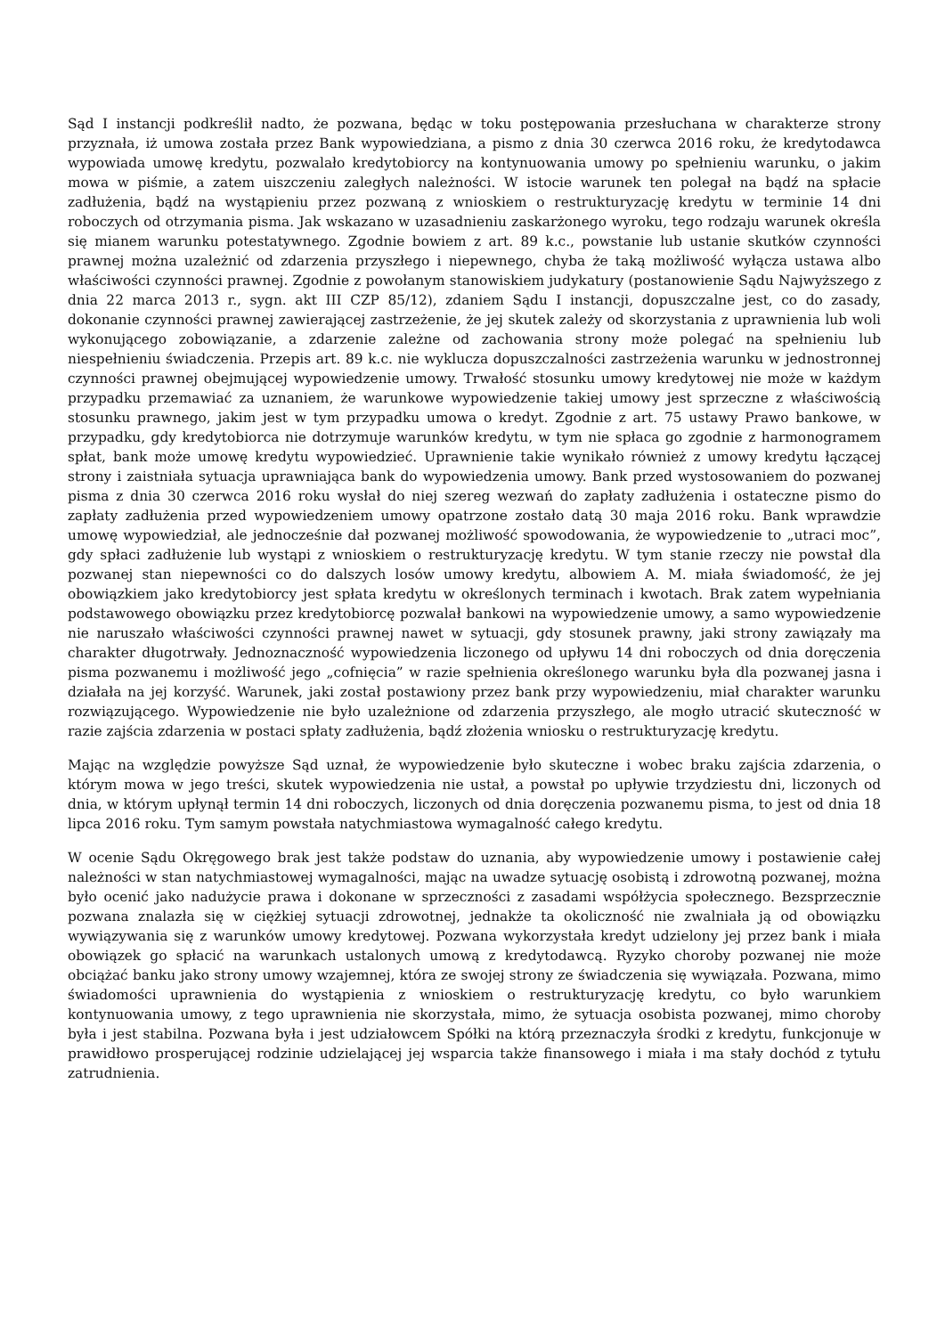Sąd I instancji podkreślił nadto, że pozwana, będąc w toku postępowania przesłuchana w charakterze strony przyznała, iż umowa została przez Bank wypowiedziana, a pismo z dnia 30 czerwca 2016 roku, że kredytodawca wypowiada umowę kredytu, pozwalało kredytobiorcy na kontynuowania umowy po spełnieniu warunku, o jakim mowa w piśmie, a zatem uiszczeniu zaległych należności. W istocie warunek ten polegał na bądź na spłacie zadłużenia, bądź na wystąpieniu przez pozwaną z wnioskiem o restrukturyzację kredytu w terminie 14 dni roboczych od otrzymania pisma. Jak wskazano w uzasadnieniu zaskarżonego wyroku, tego rodzaju warunek określa się mianem warunku potestatywnego. Zgodnie bowiem z art. 89 k.c., powstanie lub ustanie skutków czynności prawnej można uzależnić od zdarzenia przyszłego i niepewnego, chyba że taką możliwość wyłącza ustawa albo właściwości czynności prawnej. Zgodnie z powołanym stanowiskiem judykatury (postanowienie Sądu Najwyższego z dnia 22 marca 2013 r., sygn. akt III CZP 85/12), zdaniem Sądu I instancji, dopuszczalne jest, co do zasady, dokonanie czynności prawnej zawierającej zastrzeżenie, że jej skutek zależy od skorzystania z uprawnienia lub woli wykonującego zobowiązanie, a zdarzenie zależne od zachowania strony może polegać na spełnieniu lub niespełnieniu świadczenia. Przepis art. 89 k.c. nie wyklucza dopuszczalności zastrzeżenia warunku w jednostronnej czynności prawnej obejmującej wypowiedzenie umowy. Trwałość stosunku umowy kredytowej nie może w każdym przypadku przemawiać za uznaniem, że warunkowe wypowiedzenie takiej umowy jest sprzeczne z właściwością stosunku prawnego, jakim jest w tym przypadku umowa o kredyt. Zgodnie z art. 75 ustawy Prawo bankowe, w przypadku, gdy kredytobiorca nie dotrzymuje warunków kredytu, w tym nie spłaca go zgodnie z harmonogramem spłat, bank może umowę kredytu wypowiedzieć. Uprawnienie takie wynikało również z umowy kredytu łączącej strony i zaistniała sytuacja uprawniająca bank do wypowiedzenia umowy. Bank przed wystosowaniem do pozwanej pisma z dnia 30 czerwca 2016 roku wysłał do niej szereg wezwań do zapłaty zadłużenia i ostateczne pismo do zapłaty zadłużenia przed wypowiedzeniem umowy opatrzone zostało datą 30 maja 2016 roku. Bank wprawdzie umowę wypowiedział, ale jednocześnie dał pozwanej możliwość spowodowania, że wypowiedzenie to „utraci moc”, gdy spłaci zadłużenie lub wystąpi z wnioskiem o restrukturyzację kredytu. W tym stanie rzeczy nie powstał dla pozwanej stan niepewności co do dalszych losów umowy kredytu, albowiem A. M. miała świadomość, że jej obowiązkiem jako kredytobiorcy jest spłata kredytu w określonych terminach i kwotach. Brak zatem wypełniania podstawowego obowiązku przez kredytobiorcę pozwalał bankowi na wypowiedzenie umowy, a samo wypowiedzenie nie naruszało właściwości czynności prawnej nawet w sytuacji, gdy stosunek prawny, jaki strony zawiązały ma charakter długotrwały. Jednoznaczność wypowiedzenia liczonego od upływu 14 dni roboczych od dnia doręczenia pisma pozwanemu i możliwość jego „cofnięcia” w razie spełnienia określonego warunku była dla pozwanej jasna i działała na jej korzyść. Warunek, jaki został postawiony przez bank przy wypowiedzeniu, miał charakter warunku rozwiązującego. Wypowiedzenie nie było uzależnione od zdarzenia przyszłego, ale mogło utracić skuteczność w razie zajścia zdarzenia w postaci spłaty zadłużenia, bądź złożenia wniosku o restrukturyzację kredytu.
Mając na względzie powyższe Sąd uznał, że wypowiedzenie było skuteczne i wobec braku zajścia zdarzenia, o którym mowa w jego treści, skutek wypowiedzenia nie ustał, a powstał po upływie trzydziestu dni, liczonych od dnia, w którym upłynął termin 14 dni roboczych, liczonych od dnia doręczenia pozwanemu pisma, to jest od dnia 18 lipca 2016 roku. Tym samym powstała natychmiastowa wymagalność całego kredytu.
W ocenie Sądu Okręgowego brak jest także podstaw do uznania, aby wypowiedzenie umowy i postawienie całej należności w stan natychmiastowej wymagalności, mając na uwadze sytuację osobistą i zdrowotną pozwanej, można było ocenić jako nadużycie prawa i dokonane w sprzeczności z zasadami współżycia społecznego. Bezsprzecznie pozwana znalazła się w ciężkiej sytuacji zdrowotnej, jednakże ta okoliczność nie zwalniała ją od obowiązku wywiązywania się z warunków umowy kredytowej. Pozwana wykorzystała kredyt udzielony jej przez bank i miała obowiązek go spłacić na warunkach ustalonych umową z kredytodawcą. Ryzyko choroby pozwanej nie może obciążać banku jako strony umowy wzajemnej, która ze swojej strony ze świadczenia się wywiązała. Pozwana, mimo świadomości uprawnienia do wystąpienia z wnioskiem o restrukturyzację kredytu, co było warunkiem kontynuowania umowy, z tego uprawnienia nie skorzystała, mimo, że sytuacja osobista pozwanej, mimo choroby była i jest stabilna. Pozwana była i jest udziałowcem Spółki na którą przeznaczyła środki z kredytu, funkcjonuje w prawidłowo prosperującej rodzinie udzielającej jej wsparcia także finansowego i miała i ma stały dochód z tytułu zatrudnienia.